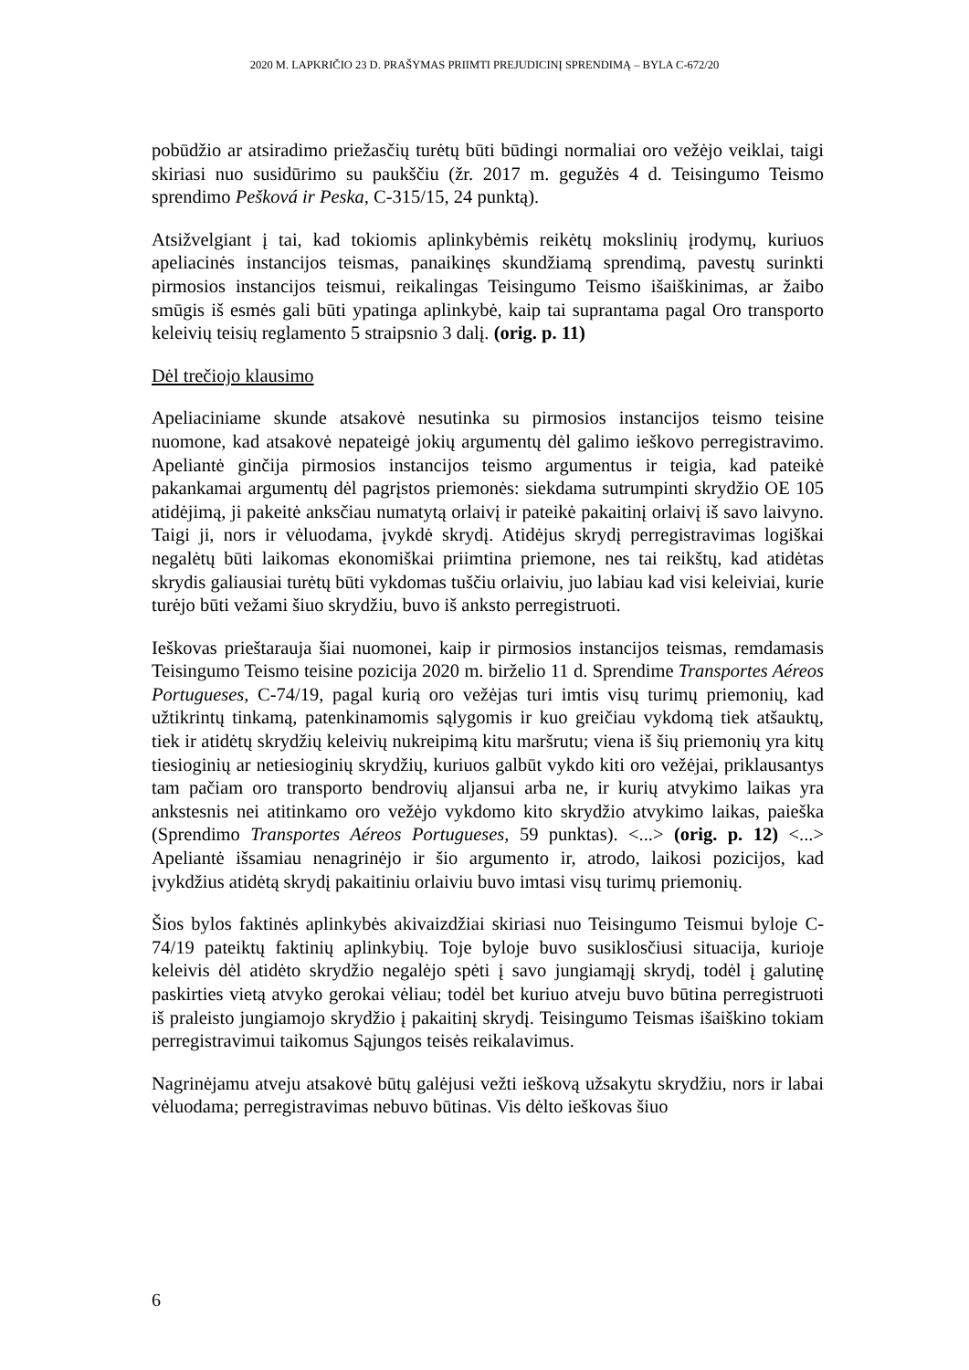2020 M. LAPKRIČIO 23 D. PRAŠYMAS PRIIMTI PREJUDICINĮ SPRENDIMĄ – BYLA C-672/20
pobūdžio ar atsiradimo priežasčių turėtų būti būdingi normaliai oro vežėjo veiklai, taigi skiriasi nuo susidūrimo su paukščiu (žr. 2017 m. gegužės 4 d. Teisingumo Teismo sprendimo Pešková ir Peska, C-315/15, 24 punktą).
Atsižvelgiant į tai, kad tokiomis aplinkybėmis reikėtų mokslinių įrodymų, kuriuos apeliacinės instancijos teismas, panaikinęs skundžiamą sprendimą, pavestų surinkti pirmosios instancijos teismui, reikalingas Teisingumo Teismo išaiškinimas, ar žaibo smūgis iš esmės gali būti ypatinga aplinkybė, kaip tai suprantama pagal Oro transporto keleivių teisių reglamento 5 straipsnio 3 dalį. (orig. p. 11)
Dėl trečiojo klausimo
Apeliaciniame skunde atsakovė nesutinka su pirmosios instancijos teismo teisine nuomone, kad atsakovė nepateigė jokių argumentų dėl galimo ieškovo perregistravimo. Apeliantė ginčija pirmosios instancijos teismo argumentus ir teigia, kad pateikė pakankamai argumentų dėl pagrįstos priemonės: siekdama sutrumpinti skrydžio OE 105 atidėjimą, ji pakeitė anksčiau numatytą orlaivį ir pateikė pakaitinį orlaivį iš savo laivyno. Taigi ji, nors ir vėluodama, įvykdė skrydį. Atidėjus skrydį perregistravimas logiškai negalėtų būti laikomas ekonomiškai priimtina priemone, nes tai reikštų, kad atidėtas skrydis galiausiai turėtų būti vykdomas tuščiu orlaiviu, juo labiau kad visi keleiviai, kurie turėjo būti vežami šiuo skrydžiu, buvo iš anksto perregistruoti.
Ieškovas prieštarauja šiai nuomonei, kaip ir pirmosios instancijos teismas, remdamasis Teisingumo Teismo teisine pozicija 2020 m. birželio 11 d. Sprendime Transportes Aéreos Portugueses, C-74/19, pagal kurią oro vežėjas turi imtis visų turimų priemonių, kad užtikrintų tinkamą, patenkinamomis sąlygomis ir kuo greičiau vykdomą tiek atšauktų, tiek ir atidėtų skrydžių keleivių nukreipimą kitu maršrutu; viena iš šių priemonių yra kitų tiesioginių ar netiesioginių skrydžių, kuriuos galbūt vykdo kiti oro vežėjai, priklausantys tam pačiam oro transporto bendrovių aljansui arba ne, ir kurių atvykimo laikas yra ankstesnis nei atitinkamo oro vežėjo vykdomo kito skrydžio atvykimo laikas, paieška (Sprendimo Transportes Aéreos Portugueses, 59 punktas). <...> (orig. p. 12) <...> Apeliantė išsamiau nenagrinėjo ir šio argumento ir, atrodo, laikosi pozicijos, kad įvykdžius atidėtą skrydį pakaitiniu orlaiviu buvo imtasi visų turimų priemonių.
Šios bylos faktinės aplinkybės akivaizdžiai skiriasi nuo Teisingumo Teismui byloje C-74/19 pateiktų faktinių aplinkybių. Toje byloje buvo susiklosčiusi situacija, kurioje keleivis dėl atidėto skrydžio negalėjo spėti į savo jungiamąjį skrydį, todėl į galutinę paskirties vietą atvyko gerokai vėliau; todėl bet kuriuo atveju buvo būtina perregistruoti iš praleisto jungiamojo skrydžio į pakaitinį skrydį. Teisingumo Teismas išaiškino tokiam perregistravimui taikomus Sąjungos teisės reikalavimus.
Nagrinėjamu atveju atsakovė būtų galėjusi vežti ieškovą užsakytu skrydžiu, nors ir labai vėluodama; perregistravimas nebuvo būtinas. Vis dėlto ieškovas šiuo
6